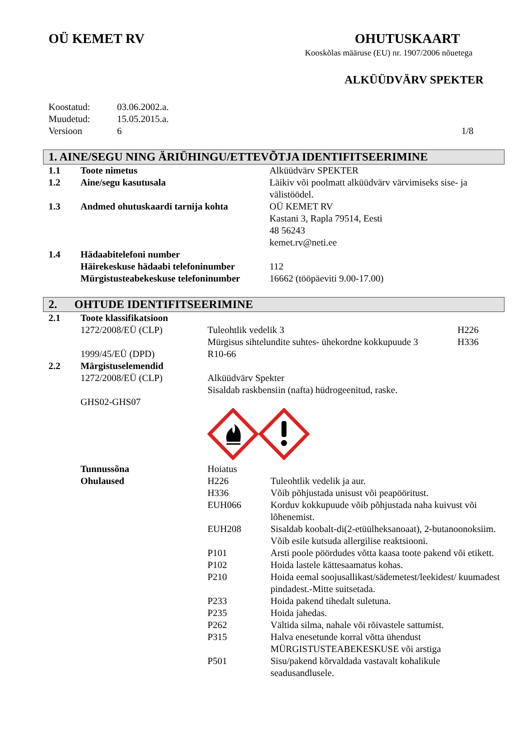OÜ KEMET RV OHUTUSKAART
Kooskõlas määruse (EU) nr. 1907/2006 nõuetega
ALKÜÜDVÄRV SPEKTER
Koostatud: 03.06.2002.a.
Muudetud: 15.05.2015.a.
Versioon 6 1/8
1. AINE/SEGU NING ÄRIÜHINGU/ETTEVÕTJA IDENTIFITSEERIMINE
1.1 Toote nimetus Alküüdvärv SPEKTER
1.2 Aine/segu kasutusala Läikiv või poolmatt alküüdvärv värvimiseks sise- ja välistöödel.
1.3 Andmed ohutuskaardi tarnija kohta OÜ KEMET RV
Kastani 3, Rapla 79514, Eesti
48 56243
kemet.rv@neti.ee
1.4 Hädaabitelefoni number
Häirekeskuse hädaabi telefoninumber
112
Mürgistusteabekeskuse telefoninumber
16662 (tööpäeviti 9.00-17.00)
2. OHTUDE IDENTIFITSEERIMINE
2.1 Toote klassifikatsioon
1272/2008/EÜ (CLP) Tuleohtlik vedelik 3
Mürgisus sihtelundite suhtes- ühekordne kokkupuude 3
H226
H336
1999/45/EÜ (DPD) R10-66
2.2 Märgistuselemendid
1272/2008/EÜ (CLP)
GHS02-GHS07
Alküüdvärv Spekter
Sisaldab raskbensiin (nafta) hüdrogeenitud, raske.
Tunnussõna
Ohulaused
Hoiatus
H226 Tuleohtlik vedelik ja aur.
H336 Võib põhjustada unisust või peapööritust.
EUH066 Korduv kokkupuude võib põhjustada naha kuivust või lõhenemist.
EUH208 Sisaldab koobalt-di(2-etüülheksanoaat), 2-butanoonoksiim. Võib esile kutsuda allergilise reaktsiooni.
P101 Arsti poole pöördudes võtta kaasa toote pakend või etikett.
P102 Hoida lastele kättesaamatus kohas.
P210 Hoida eemal soojusallikast/sädemetest/leekidest/ kuumadest pindadest.-Mitte suitsetada.
P233 Hoida pakend tihedalt suletuna.
P235 Hoida jahedas.
P262 Vältida silma, nahale või rõivastele sattumist.
P315 Halva enesetunde korral võtta ühendust MÜRGISTUSTEABEKESKUSE või arstiga
P501 Sisu/pakend kõrvaldada vastavalt kohalikule seadusandlusele.